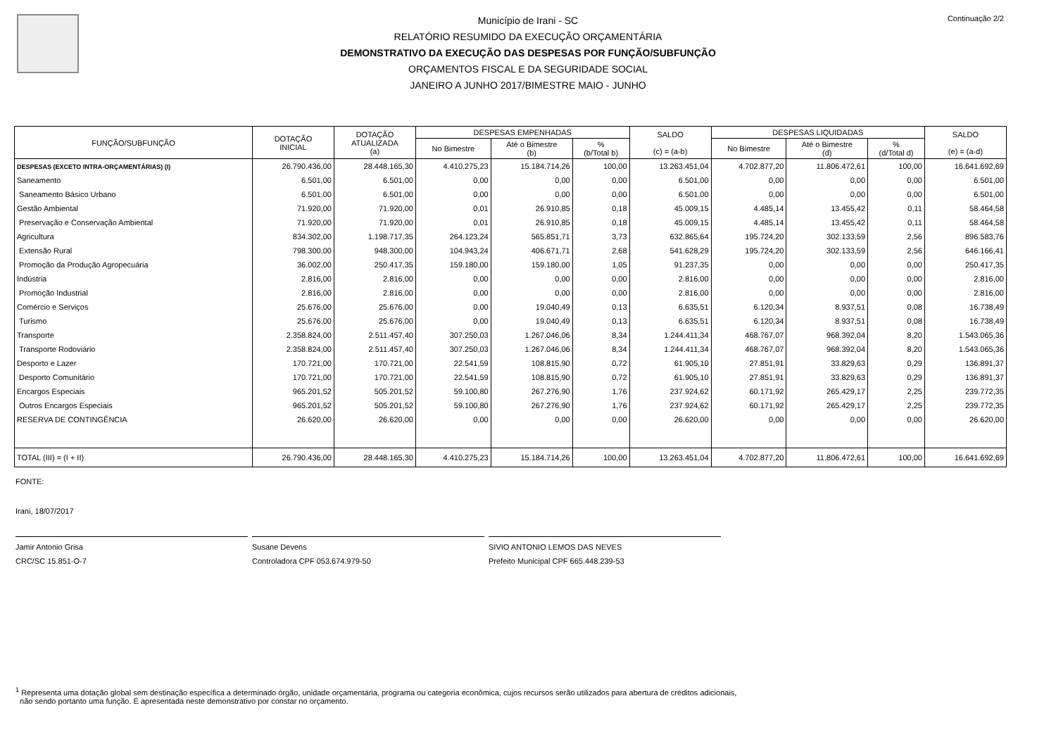Continuação 2/2
Município de Irani - SC
RELATÓRIO RESUMIDO DA EXECUÇÃO ORÇAMENTÁRIA
DEMONSTRATIVO DA EXECUÇÃO DAS DESPESAS POR FUNÇÃO/SUBFUNÇÃO
ORÇAMENTOS FISCAL E DA SEGURIDADE SOCIAL
JANEIRO A JUNHO 2017/BIMESTRE MAIO - JUNHO
| FUNÇÃO/SUBFUNÇÃO | DOTAÇÃO INICIAL | DOTAÇÃO ATUALIZADA (a) | DESPESAS EMPENHADAS | | | SALDO (c) = (a-b) | DESPESAS LIQUIDADAS | | | SALDO (e) = (a-d) |
| --- | --- | --- | --- | --- | --- | --- | --- | --- | --- | --- |
| | | | No Bimestre | Até o Bimestre (b) | % (b/Total b) | | No Bimestre | Até o Bimestre (d) | % (d/Total d) | |
| DESPESAS (EXCETO INTRA-ORÇAMENTÁRIAS) (I) | 26.790.436,00 | 28.448.165,30 | 4.410.275,23 | 15.184.714,26 | 100,00 | 13.263.451,04 | 4.702.877,20 | 11.806.472,61 | 100,00 | 16.641.692,69 |
| Saneamento | 6.501,00 | 6.501,00 | 0,00 | 0,00 | 0,00 | 6.501,00 | 0,00 | 0,00 | 0,00 | 6.501,00 |
| Saneamento Básico Urbano | 6.501,00 | 6.501,00 | 0,00 | 0,00 | 0,00 | 6.501,00 | 0,00 | 0,00 | 0,00 | 6.501,00 |
| Gestão Ambiental | 71.920,00 | 71.920,00 | 0,01 | 26.910,85 | 0,18 | 45.009,15 | 4.485,14 | 13.455,42 | 0,11 | 58.464,58 |
| Preservação e Conservação Ambiental | 71.920,00 | 71.920,00 | 0,01 | 26.910,85 | 0,18 | 45.009,15 | 4.485,14 | 13.455,42 | 0,11 | 58.464,58 |
| Agricultura | 834.302,00 | 1.198.717,35 | 264.123,24 | 565.851,71 | 3,73 | 632.865,64 | 195.724,20 | 302.133,59 | 2,56 | 896.583,76 |
| Extensão Rural | 798.300,00 | 948.300,00 | 104.943,24 | 406.671,71 | 2,68 | 541.628,29 | 195.724,20 | 302.133,59 | 2,56 | 646.166,41 |
| Promoção da Produção Agropecuária | 36.002,00 | 250.417,35 | 159.180,00 | 159.180,00 | 1,05 | 91.237,35 | 0,00 | 0,00 | 0,00 | 250.417,35 |
| Indústria | 2.816,00 | 2.816,00 | 0,00 | 0,00 | 0,00 | 2.816,00 | 0,00 | 0,00 | 0,00 | 2.816,00 |
| Promoção Industrial | 2.816,00 | 2.816,00 | 0,00 | 0,00 | 0,00 | 2.816,00 | 0,00 | 0,00 | 0,00 | 2.816,00 |
| Comércio e Serviços | 25.676,00 | 25.676,00 | 0,00 | 19.040,49 | 0,13 | 6.635,51 | 6.120,34 | 8.937,51 | 0,08 | 16.738,49 |
| Turismo | 25.676,00 | 25.676,00 | 0,00 | 19.040,49 | 0,13 | 6.635,51 | 6.120,34 | 8.937,51 | 0,08 | 16.738,49 |
| Transporte | 2.358.824,00 | 2.511.457,40 | 307.250,03 | 1.267.046,06 | 8,34 | 1.244.411,34 | 468.767,07 | 968.392,04 | 8,20 | 1.543.065,36 |
| Transporte Rodoviário | 2.358.824,00 | 2.511.457,40 | 307.250,03 | 1.267.046,06 | 8,34 | 1.244.411,34 | 468.767,07 | 968.392,04 | 8,20 | 1.543.065,36 |
| Desporto e Lazer | 170.721,00 | 170.721,00 | 22.541,59 | 108.815,90 | 0,72 | 61.905,10 | 27.851,91 | 33.829,63 | 0,29 | 136.891,37 |
| Desporto Comunitário | 170.721,00 | 170.721,00 | 22.541,59 | 108.815,90 | 0,72 | 61.905,10 | 27.851,91 | 33.829,63 | 0,29 | 136.891,37 |
| Encargos Especiais | 965.201,52 | 505.201,52 | 59.100,80 | 267.276,90 | 1,76 | 237.924,62 | 60.171,92 | 265.429,17 | 2,25 | 239.772,35 |
| Outros Encargos Especiais | 965.201,52 | 505.201,52 | 59.100,80 | 267.276,90 | 1,76 | 237.924,62 | 60.171,92 | 265.429,17 | 2,25 | 239.772,35 |
| RESERVA DE CONTINGÊNCIA | 26.620,00 | 26.620,00 | 0,00 | 0,00 | 0,00 | 26.620,00 | 0,00 | 0,00 | 0,00 | 26.620,00 |
| TOTAL (III) = (I + II) | 26.790.436,00 | 28.448.165,30 | 4.410.275,23 | 15.184.714,26 | 100,00 | 13.263.451,04 | 4.702.877,20 | 11.806.472,61 | 100,00 | 16.641.692,69 |
FONTE:
Irani, 18/07/2017
Jamir Antonio Grisa
CRC/SC 15.851-O-7
Susane Devens
Controladora CPF 053.674.979-50
SIVIO ANTONIO LEMOS DAS NEVES
Prefeito Municipal CPF 665.448.239-53
<sup>1</sup> Representa uma dotação global sem destinação específica a determinado órgão, unidade orçamentária, programa ou categoria econômica, cujos recursos serão utilizados para abertura de créditos adicionais,
não sendo portanto uma função. É apresentada neste demonstrativo por constar no orçamento.